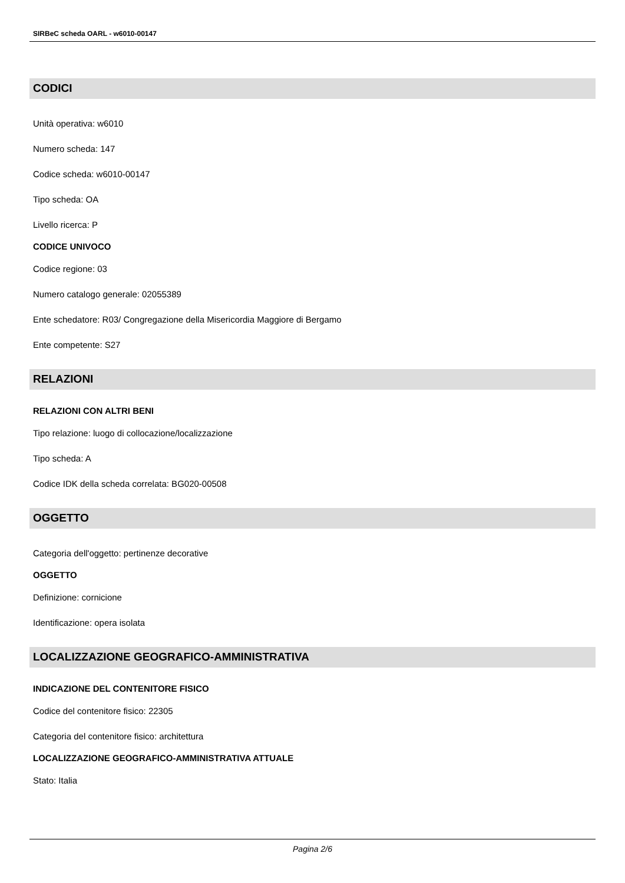SIRBeC scheda OARL - w6010-00147
CODICI
Unità operativa: w6010
Numero scheda: 147
Codice scheda: w6010-00147
Tipo scheda: OA
Livello ricerca: P
CODICE UNIVOCO
Codice regione: 03
Numero catalogo generale: 02055389
Ente schedatore: R03/ Congregazione della Misericordia Maggiore di Bergamo
Ente competente: S27
RELAZIONI
RELAZIONI CON ALTRI BENI
Tipo relazione: luogo di collocazione/localizzazione
Tipo scheda: A
Codice IDK della scheda correlata: BG020-00508
OGGETTO
Categoria dell'oggetto: pertinenze decorative
OGGETTO
Definizione: cornicione
Identificazione: opera isolata
LOCALIZZAZIONE GEOGRAFICO-AMMINISTRATIVA
INDICAZIONE DEL CONTENITORE FISICO
Codice del contenitore fisico: 22305
Categoria del contenitore fisico: architettura
LOCALIZZAZIONE GEOGRAFICO-AMMINISTRATIVA ATTUALE
Stato: Italia
Pagina 2/6